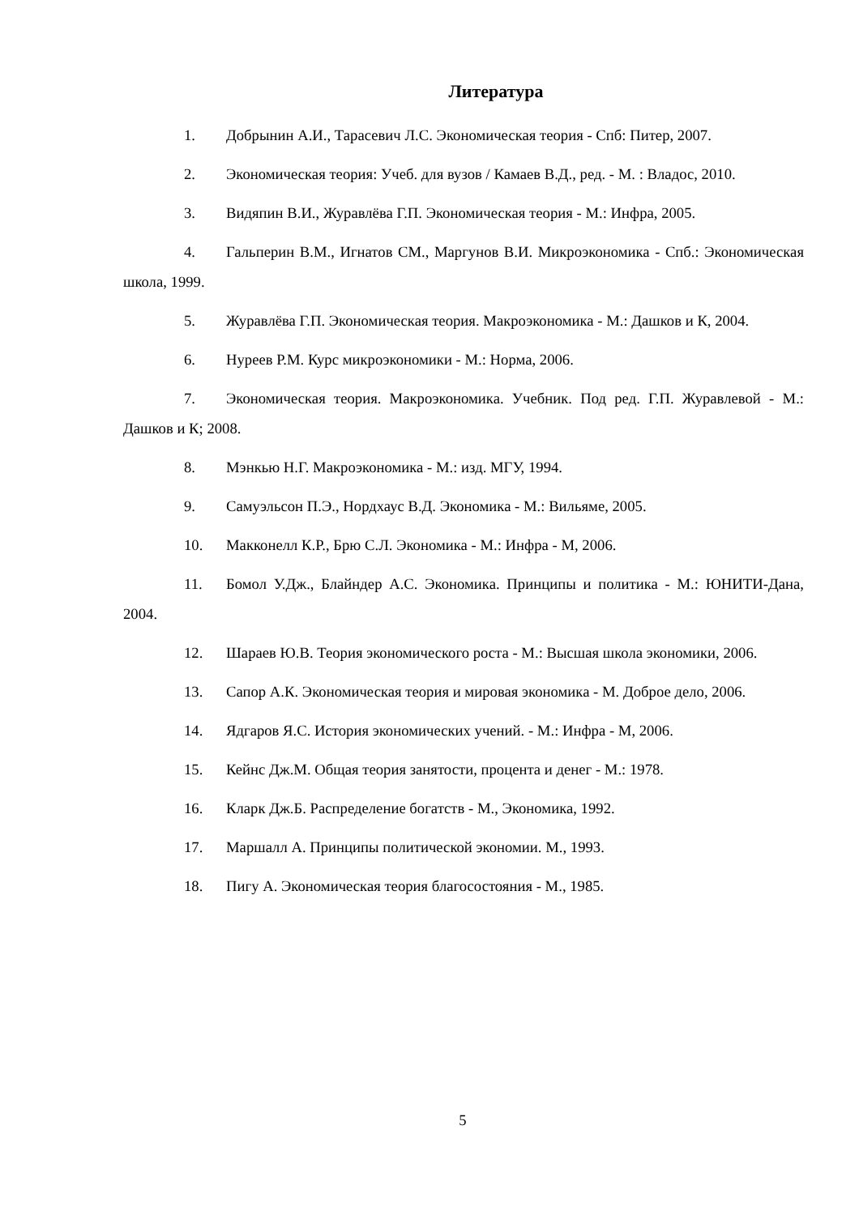Литература
1. Добрынин А.И., Тарасевич Л.С. Экономическая теория - Спб: Питер, 2007.
2. Экономическая теория: Учеб. для вузов / Камаев В.Д., ред. - М. : Владос, 2010.
3. Видяпин В.И., Журавлёва Г.П. Экономическая теория - М.: Инфра, 2005.
4. Гальперин В.М., Игнатов СМ., Маргунов В.И. Микроэкономика - Спб.: Экономическая школа, 1999.
5. Журавлёва Г.П. Экономическая теория. Макроэкономика - М.: Дашков и К, 2004.
6. Нуреев Р.М. Курс микроэкономики - М.: Норма, 2006.
7. Экономическая теория. Макроэкономика. Учебник. Под ред. Г.П. Журавлевой - М.: Дашков и К; 2008.
8. Мэнкью Н.Г. Макроэкономика - М.: изд. МГУ, 1994.
9. Самуэльсон П.Э., Нордхаус В.Д. Экономика - М.: Вильяме, 2005.
10. Макконелл К.Р., Брю С.Л. Экономика - М.: Инфра - М, 2006.
11. Бомол У.Дж., Блайндер А.С. Экономика. Принципы и политика - М.: ЮНИТИ-Дана, 2004.
12. Шараев Ю.В. Теория экономического роста - М.: Высшая школа экономики, 2006.
13. Сапор А.К. Экономическая теория и мировая экономика - М. Доброе дело, 2006.
14. Ядгаров Я.С. История экономических учений. - М.: Инфра - М, 2006.
15. Кейнс Дж.М. Общая теория занятости, процента и денег - М.: 1978.
16. Кларк Дж.Б. Распределение богатств - М., Экономика, 1992.
17. Маршалл А. Принципы политической экономии. М., 1993.
18. Пигу А. Экономическая теория благосостояния - М., 1985.
5